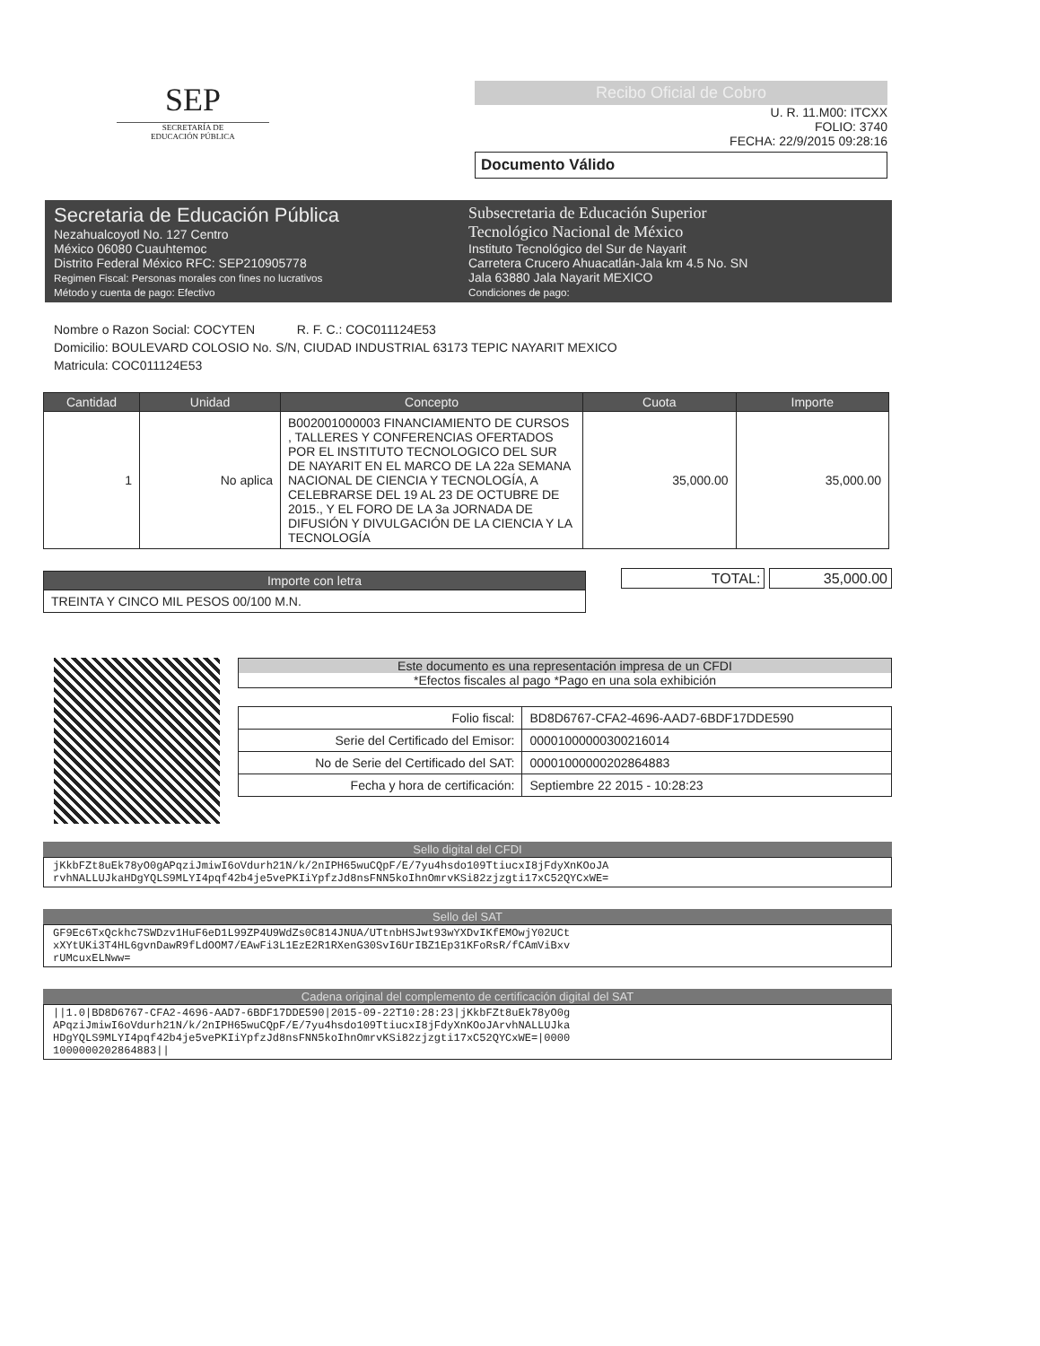SEP
SECRETARÍA DE
EDUCACIÓN PÚBLICA
Recibo Oficial de Cobro
U. R. 11.M00: ITCXX
FOLIO: 3740
FECHA: 22/9/2015 09:28:16
Documento Válido
Secretaria de Educación Pública
Nezahualcoyotl No. 127 Centro
México 06080 Cuauhtemoc
Distrito Federal México RFC: SEP210905778
Regimen Fiscal: Personas morales con fines no lucrativos
Método y cuenta de pago: Efectivo
Subsecretaria de Educación Superior
Tecnológico Nacional de México
Instituto Tecnológico del Sur de Nayarit
Carretera Crucero Ahuacatlán-Jala km 4.5 No. SN
Jala 63880 Jala Nayarit MEXICO
Condiciones de pago:
Nombre o Razon Social: COCYTEN R. F. C.: COC011124E53
Domicilio: BOULEVARD COLOSIO No. S/N, CIUDAD INDUSTRIAL 63173 TEPIC NAYARIT MEXICO
Matricula: COC011124E53
| Cantidad | Unidad | Concepto | Cuota | Importe |
| --- | --- | --- | --- | --- |
| 1 | No aplica | B002001000003 FINANCIAMIENTO DE CURSOS , TALLERES Y CONFERENCIAS OFERTADOS POR EL INSTITUTO TECNOLOGICO DEL SUR DE NAYARIT EN EL MARCO DE LA 22a SEMANA NACIONAL DE CIENCIA Y TECNOLOGÍA, A CELEBRARSE DEL 19 AL 23 DE OCTUBRE DE 2015., Y EL FORO DE LA 3a JORNADA DE DIFUSIÓN Y DIVULGACIÓN DE LA CIENCIA Y LA TECNOLOGÍA | 35,000.00 | 35,000.00 |
| Importe con letra |
| --- |
| TREINTA Y CINCO MIL PESOS 00/100 M.N. |
TOTAL: 35,000.00
Este documento es una representación impresa de un CFDI
*Efectos fiscales al pago *Pago en una sola exhibición
| Folio fiscal: | BD8D6767-CFA2-4696-AAD7-6BDF17DDE590 |
| Serie del Certificado del Emisor: | 00001000000300216014 |
| No de Serie del Certificado del SAT: | 00001000000202864883 |
| Fecha y hora de certificación: | Septiembre 22 2015 - 10:28:23 |
Sello digital del CFDI
jKkbFZt8uEk78yO0gAPqziJmiwI6oVdurh21N/k/2nIPH65wuCQpF/E/7yu4hsdo109TtiucxI8jFdyXnKOoJA
rvhNALLUJkaHDgYQLS9MLYI4pqf42b4je5vePKIiYpfzJd8nsFNN5koIhnOmrvKSi82zjzgti17xC52QYCxWE=
Sello del SAT
GF9Ec6TxQckhc7SWDzv1HuF6eD1L99ZP4U9WdZs0C814JNUA/UTtnbHSJwt93wYXDvIKfEMOwjY02UCt
xXYtUKi3T4HL6gvnDawR9fLdOOM7/EAwFi3L1EzE2R1RXenG30SvI6UrIBZ1Ep31KFoRsR/fCAmViBxv
rUMcuxELNww=
Cadena original del complemento de certificación digital del SAT
||1.0|BD8D6767-CFA2-4696-AAD7-6BDF17DDE590|2015-09-22T10:28:23|jKkbFZt8uEk78yO0g
APqziJmiwI6oVdurh21N/k/2nIPH65wuCQpF/E/7yu4hsdo109TtiucxI8jFdyXnKOoJArvhNALLUJka
HDgYQLS9MLYI4pqf42b4je5vePKIiYpfzJd8nsFNN5koIhnOmrvKSi82zjzgti17xC52QYCxWE=|0000
1000000202864883||